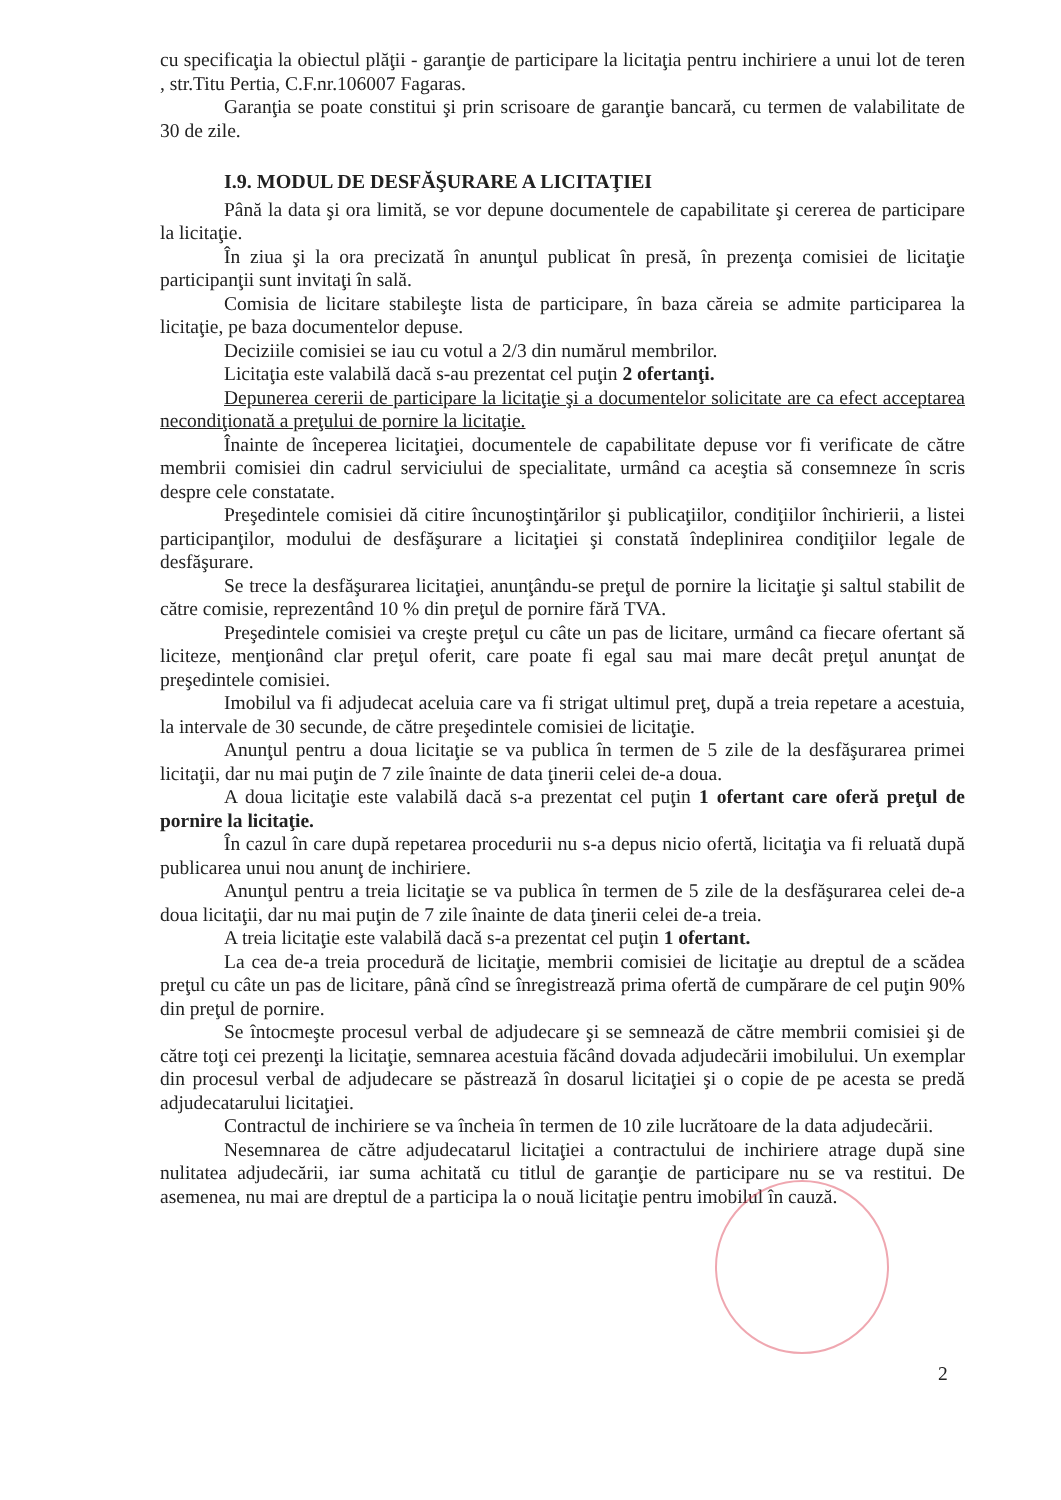cu specificaţia la obiectul plăţii - garanţie de participare la licitaţia pentru inchiriere a unui lot de teren , str.Titu Pertia, C.F.nr.106007 Fagaras.
Garanţia se poate constitui şi prin scrisoare de garanţie bancară, cu termen de valabilitate de 30 de zile.
I.9. MODUL DE DESFĂŞURARE A LICITAŢIEI
Până la data şi ora limită, se vor depune documentele de capabilitate şi cererea de participare la licitaţie.
În ziua şi la ora precizată în anunţul publicat în presă, în prezenţa comisiei de licitaţie participanţii sunt invitaţi în sală.
Comisia de licitare stabileşte lista de participare, în baza căreia se admite participarea la licitaţie, pe baza documentelor depuse.
Deciziile comisiei se iau cu votul a 2/3 din numărul membrilor.
Licitaţia este valabilă dacă s-au prezentat cel puţin 2 ofertanţi.
Depunerea cererii de participare la licitaţie şi a documentelor solicitate are ca efect acceptarea necondiţionată a preţului de pornire la licitaţie.
Înainte de începerea licitaţiei, documentele de capabilitate depuse vor fi verificate de către membrii comisiei din cadrul serviciului de specialitate, urmând ca aceştia să consemneze în scris despre cele constatate.
Preşedintele comisiei dă citire încunoştinţărilor şi publicaţiilor, condiţiilor închirierii, a listei participanţilor, modului de desfăşurare a licitaţiei şi constată îndeplinirea condiţiilor legale de desfăşurare.
Se trece la desfăşurarea licitaţiei, anunţându-se preţul de pornire la licitaţie şi saltul stabilit de către comisie, reprezentând 10 % din preţul de pornire fără TVA.
Preşedintele comisiei va creşte preţul cu câte un pas de licitare, urmând ca fiecare ofertant să liciteze, menţionând clar preţul oferit, care poate fi egal sau mai mare decât preţul anunţat de preşedintele comisiei.
Imobilul va fi adjudecat aceluia care va fi strigat ultimul preţ, după a treia repetare a acestuia, la intervale de 30 secunde, de către preşedintele comisiei de licitaţie.
Anunţul pentru a doua licitaţie se va publica în termen de 5 zile de la desfăşurarea primei licitaţii, dar nu mai puţin de 7 zile înainte de data ţinerii celei de-a doua.
A doua licitaţie este valabilă dacă s-a prezentat cel puţin 1 ofertant care oferă preţul de pornire la licitaţie.
În cazul în care după repetarea procedurii nu s-a depus nicio ofertă, licitaţia va fi reluată după publicarea unui nou anunţ de inchiriere.
Anunţul pentru a treia licitaţie se va publica în termen de 5 zile de la desfăşurarea celei de-a doua licitaţii, dar nu mai puţin de 7 zile înainte de data ţinerii celei de-a treia.
A treia licitaţie este valabilă dacă s-a prezentat cel puţin 1 ofertant.
La cea de-a treia procedură de licitaţie, membrii comisiei de licitaţie au dreptul de a scădea preţul cu câte un pas de licitare, până cînd se înregistrează prima ofertă de cumpărare de cel puţin 90% din preţul de pornire.
Se întocmeşte procesul verbal de adjudecare şi se semnează de către membrii comisiei şi de către toţi cei prezenţi la licitaţie, semnarea acestuia făcând dovada adjudecării imobilului. Un exemplar din procesul verbal de adjudecare se păstrează în dosarul licitaţiei şi o copie de pe acesta se predă adjudecatarului licitaţiei.
Contractul de inchiriere se va încheia în termen de 10 zile lucrătoare de la data adjudecării.
Nesemnarea de către adjudecatarul licitaţiei a contractului de inchiriere atrage după sine nulitatea adjudecării, iar suma achitată cu titlul de garanţie de participare nu se va restitui. De asemenea, nu mai are dreptul de a participa la o nouă licitaţie pentru imobilul în cauză.
2